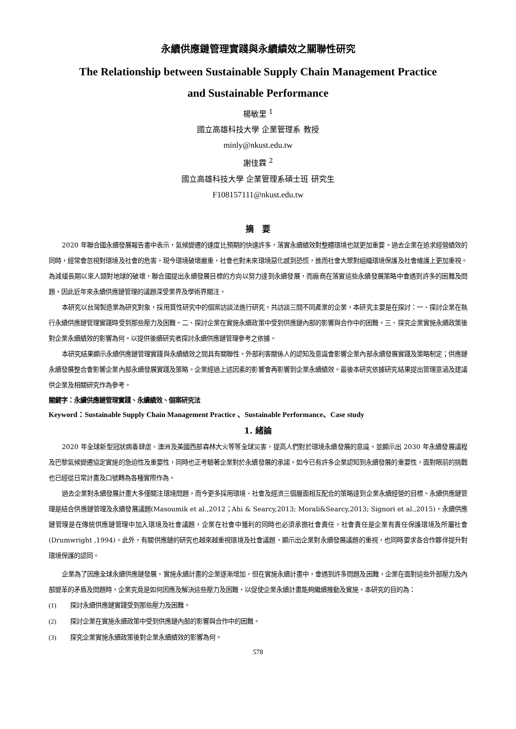永續供應鏈管理實踐與永續績效之關聯性研究
The Relationship between Sustainable Supply Chain Management Practice
and Sustainable Performance
楊敏里 <sup>1</sup>
國立高雄科技大學 企業管理系 教授
minly@nkust.edu.tw
謝佳霖 <sup>2</sup>
國立高雄科技大學 企業管理系碩士班 研究生
F108157111@nkust.edu.tw
摘　要
2020 年聯合國永續發展報告書中表示，氣候變遷的速度比預期的快速許多，落實永續績效對整體環境也就更加重要。過去企業在追求經營績效的同時，經常會忽視對環境及社會的危害，現今環境破壞嚴重，社會也對未來環境惡化感到恐慌，進而社會大眾對組織環境保護及社會維護上更加重視。為減緩長期以來人類對地球的破壞，聯合國提出永續發展目標的方向以努力達到永續發展，而廠商在落實這些永續發展策略中會遇到許多的困難及問題，因此近年來永續供應鏈管理的議題深受業界及學術界關注。
本研究以台灣製造業為研究對象，採用質性研究中的個案訪談法進行研究，共訪談三間不同產業的企業，本研究主要是在探討：一、探討企業在執行永續供應鏈管理實踐時受到那些壓力及困難。二、探討企業在實施永續政策中受到供應鏈內部的影響與合作中的困難。三、探究企業實施永續政策後對企業永續績效的影響為何。以提供後續研究者探討永續供應鏈管理參考之依據。
本研究結果顯示永續供應鏈管理實踐與永續績效之間具有關聯性。外部利害關係人的認知及意識會影響企業內部永續發展實踐及策略制定；供應鏈永續發展整合會影響企業內部永續發展實踐及策略。企業經過上述因素的影響會再影響到企業永續績效。最後本研究依據研究結果提出管理意涵及建議供企業及相關研究作為參考。
關鍵字：永續供應鏈管理實踐、永續績效、個案研究法
Keyword：Sustainable Supply Chain Management Practice 、Sustainable Performance、Case study
1. 緒論
2020 年全球新型冠狀病毒肆虐、澳洲及美國西部森林大火等等全球災害，提高人們對於環境永續發展的意識。並顯示出 2030 年永續發展議程及巴黎氣候變遷協定實施的急迫性及重要性，同時也正考驗著企業對於永續發展的承諾。如今已有許多企業認知到永續發展的重要性，面對眼前的挑戰也已經從日常計畫及口號轉為各種實際作為。
過去企業對永續發展計畫大多僅關注環境問題，而今更多採用環境、社會及經濟三個層面相互配合的策略達到企業永續經營的目標。永續供應鏈管理是結合供應鏈管理及永續發展議題(Masoumik et al.,2012；Ahi & Searcy,2013; Morali&Searcy,2013; Signori et al.,2015)。永續供應鏈管理是在傳統供應鏈管理中加入環境及社會議題，企業在社會中獲利的同時也必須承擔社會責任，社會責任是企業有責任保護環境及所屬社會(Drumwright ,1994)。此外，有關供應鏈的研究也越來越重視環境及社會議題，顯示出企業對永續發展議題的重視，也同時要求各合作夥伴提升對環境保護的認同。
企業為了因應全球永續供應鏈發展，實施永續計畫的企業逐漸增加，但在實施永續計畫中，會遇到許多問題及困難，企業在面對這些外部壓力及內部變革的矛盾及問題時，企業究竟是如何因應及解決這些壓力及困難，以促使企業永續計畫能夠繼續推動及實施。本研究的目的為：
(1) 探討永續供應鏈實踐受到那些壓力及困難。
(2) 探討企業在實施永續政策中受到供應鏈內部的影響與合作中的困難。
(3) 探究企業實施永續政策後對企業永續績效的影響為何。
578